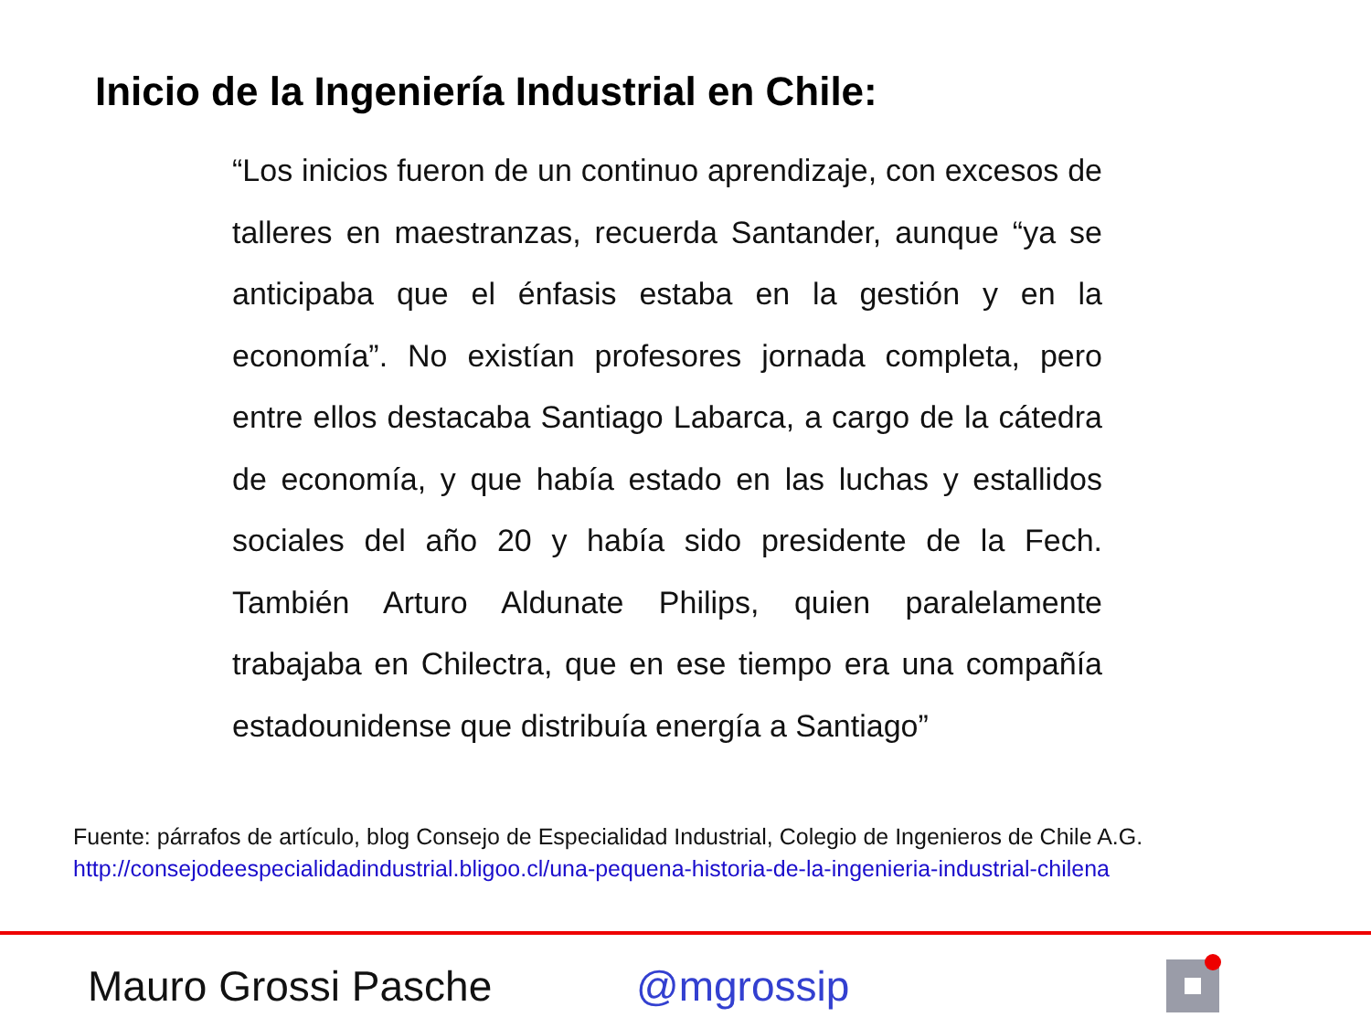Inicio de la Ingeniería Industrial en Chile:
“Los inicios fueron de un continuo aprendizaje, con excesos de talleres en maestranzas, recuerda Santander, aunque “ya se anticipaba que el énfasis estaba en la gestión y en la economía”. No existían profesores jornada completa, pero entre ellos destacaba Santiago Labarca, a cargo de la cátedra de economía, y que había estado en las luchas y estallidos sociales del año 20 y había sido presidente de la Fech. También Arturo Aldunate Philips, quien paralelamente trabajaba en Chilectra, que en ese tiempo era una compañía estadounidense que distribuía energía a Santiago”
Fuente: párrafos de artículo, blog Consejo de Especialidad Industrial, Colegio de Ingenieros de Chile A.G.
http://consejodeespecialidadindustrial.bligoo.cl/una-pequena-historia-de-la-ingenieria-industrial-chilena
Mauro Grossi Pasche @mgrossip